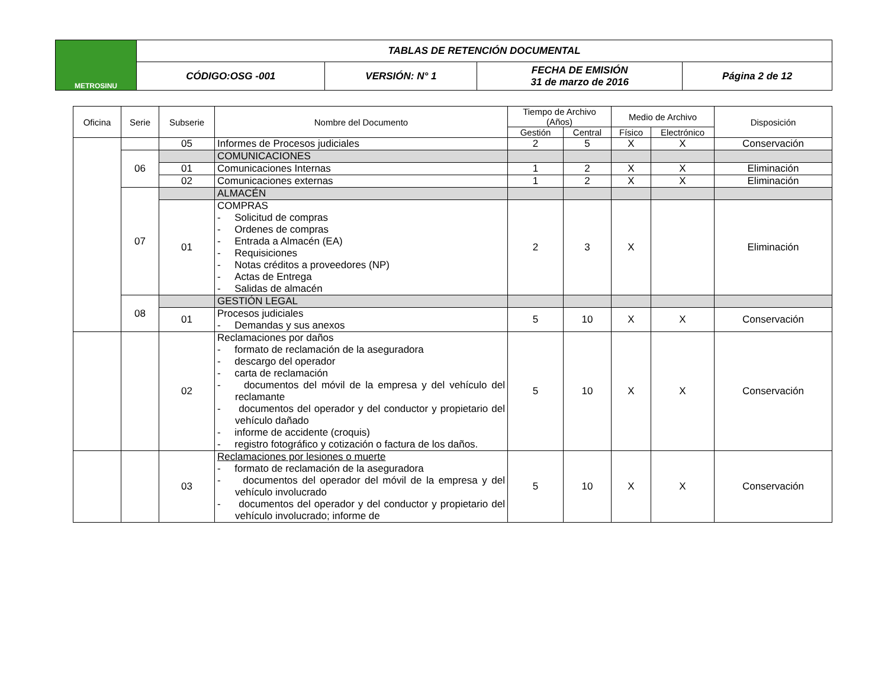| METROSINU | TABLAS DE RETENCIÓN DOCUMENTAL | | | |
| | CÓDIGO:OSG -001 | VERSIÓN: N° 1 | FECHA DE EMISIÓN 31 de marzo de 2016 | Página 2 de 12 |
| Oficina | Serie | Subserie | Nombre del Documento | Tiempo de Archivo (Años) | | Medio de Archivo | | Disposición |
| --- | --- | --- | --- | --- | --- | --- | --- | --- |
| | | | | Gestión | Central | Físico | Electrónico | |
| | | 05 | Informes de Procesos judiciales | 2 | 5 | X | X | Conservación |
| | 06 | | COMUNICACIONES | | | | | |
| | | 01 | Comunicaciones Internas | 1 | 2 | X | X | Eliminación |
| | | 02 | Comunicaciones externas | 1 | 2 | X | X | Eliminación |
| | 07 | | ALMACÉN | | | | | |
| | | 01 | COMPRAS - Solicitud de compras - Ordenes de compras - Entrada a Almacén (EA) - Requisiciones - Notas créditos a proveedores (NP) - Actas de Entrega - Salidas de almacén | 2 | 3 | X | | Eliminación |
| | 08 | | GESTIÓN LEGAL | | | | | |
| | | 01 | Procesos judiciales - Demandas y sus anexos | 5 | 10 | X | X | Conservación |
| | | 02 | Reclamaciones por daños - formato de reclamación de la aseguradora - descargo del operador - carta de reclamación - documentos del móvil de la empresa y del vehículo del reclamante - documentos del operador y del conductor y propietario del vehículo dañado - informe de accidente (croquis) - registro fotográfico y cotización o factura de los daños. | 5 | 10 | X | X | Conservación |
| | | 03 | Reclamaciones por lesiones o muerte - formato de reclamación de la aseguradora - documentos del operador del móvil de la empresa y del vehículo involucrado - documentos del operador y del conductor y propietario del vehículo involucrado; informe de | 5 | 10 | X | X | Conservación |